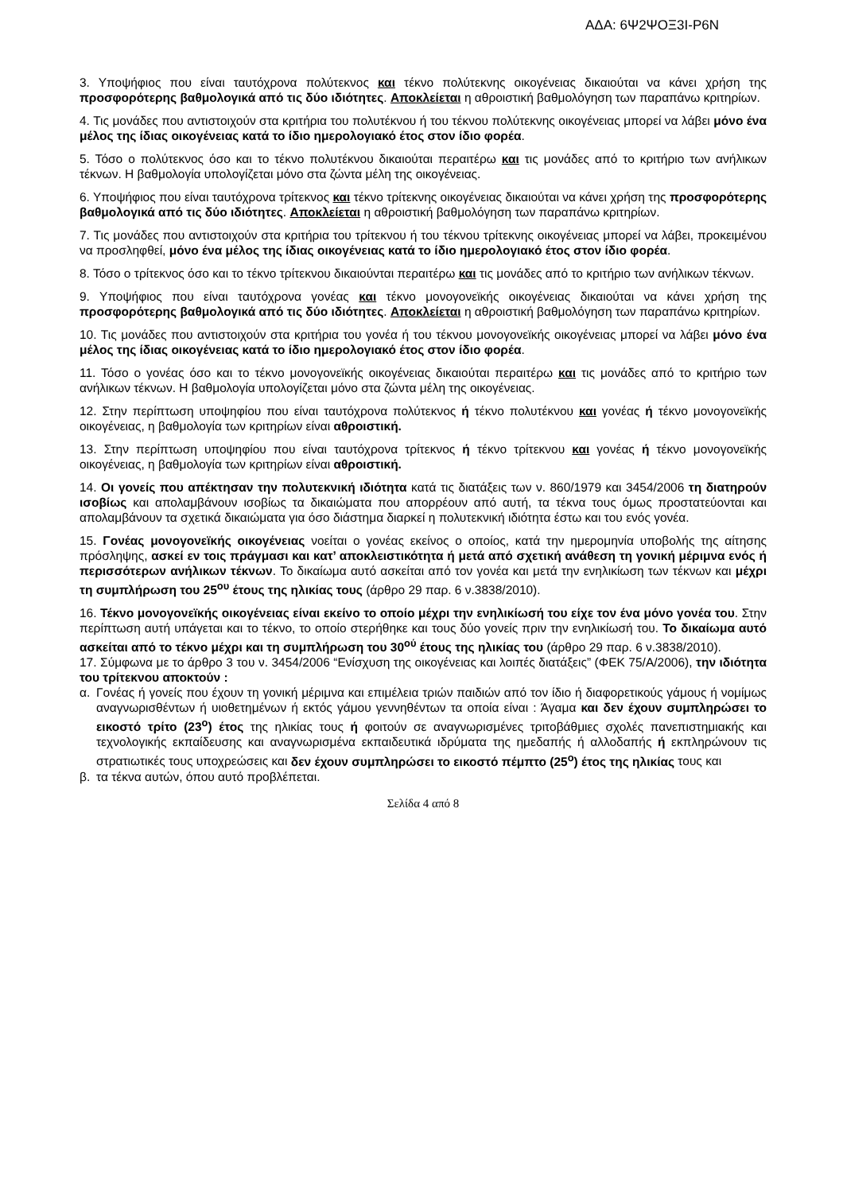ΑΔΑ: 6Ψ2ΨΟΞ3Ι-Ρ6Ν
3. Υποψήφιος που είναι ταυτόχρονα πολύτεκνος και τέκνο πολύτεκνης οικογένειας δικαιούται να κάνει χρήση της προσφορότερης βαθμολογικά από τις δύο ιδιότητες. Αποκλείεται η αθροιστική βαθμολόγηση των παραπάνω κριτηρίων.
4. Τις μονάδες που αντιστοιχούν στα κριτήρια του πολυτέκνου ή του τέκνου πολύτεκνης οικογένειας μπορεί να λάβει μόνο ένα μέλος της ίδιας οικογένειας κατά το ίδιο ημερολογιακό έτος στον ίδιο φορέα.
5. Τόσο ο πολύτεκνος όσο και το τέκνο πολυτέκνου δικαιούται περαιτέρω και τις μονάδες από το κριτήριο των ανήλικων τέκνων. Η βαθμολογία υπολογίζεται μόνο στα ζώντα μέλη της οικογένειας.
6. Υποψήφιος που είναι ταυτόχρονα τρίτεκνος και τέκνο τρίτεκνης οικογένειας δικαιούται να κάνει χρήση της προσφορότερης βαθμολογικά από τις δύο ιδιότητες. Αποκλείεται η αθροιστική βαθμολόγηση των παραπάνω κριτηρίων.
7. Τις μονάδες που αντιστοιχούν στα κριτήρια του τρίτεκνου ή του τέκνου τρίτεκνης οικογένειας μπορεί να λάβει, προκειμένου να προσληφθεί, μόνο ένα μέλος της ίδιας οικογένειας κατά το ίδιο ημερολογιακό έτος στον ίδιο φορέα.
8. Τόσο ο τρίτεκνος όσο και το τέκνο τρίτεκνου δικαιούνται περαιτέρω και τις μονάδες από το κριτήριο των ανήλικων τέκνων.
9. Υποψήφιος που είναι ταυτόχρονα γονέας και τέκνο μονογονεϊκής οικογένειας δικαιούται να κάνει χρήση της προσφορότερης βαθμολογικά από τις δύο ιδιότητες. Αποκλείεται η αθροιστική βαθμολόγηση των παραπάνω κριτηρίων.
10. Τις μονάδες που αντιστοιχούν στα κριτήρια του γονέα ή του τέκνου μονογονεϊκής οικογένειας μπορεί να λάβει μόνο ένα μέλος της ίδιας οικογένειας κατά το ίδιο ημερολογιακό έτος στον ίδιο φορέα.
11. Τόσο ο γονέας όσο και το τέκνο μονογονεϊκής οικογένειας δικαιούται περαιτέρω και τις μονάδες από το κριτήριο των ανήλικων τέκνων. Η βαθμολογία υπολογίζεται μόνο στα ζώντα μέλη της οικογένειας.
12. Στην περίπτωση υποψηφίου που είναι ταυτόχρονα πολύτεκνος ή τέκνο πολυτέκνου και γονέας ή τέκνο μονογονεϊκής οικογένειας, η βαθμολογία των κριτηρίων είναι αθροιστική.
13. Στην περίπτωση υποψηφίου που είναι ταυτόχρονα τρίτεκνος ή τέκνο τρίτεκνου και γονέας ή τέκνο μονογονεϊκής οικογένειας, η βαθμολογία των κριτηρίων είναι αθροιστική.
14. Οι γονείς που απέκτησαν την πολυτεκνική ιδιότητα κατά τις διατάξεις των ν. 860/1979 και 3454/2006 τη διατηρούν ισοβίως και απολαμβάνουν ισοβίως τα δικαιώματα που απορρέουν από αυτή, τα τέκνα τους όμως προστατεύονται και απολαμβάνουν τα σχετικά δικαιώματα για όσο διάστημα διαρκεί η πολυτεκνική ιδιότητα έστω και του ενός γονέα.
15. Γονέας μονογονεϊκής οικογένειας νοείται ο γονέας εκείνος ο οποίος, κατά την ημερομηνία υποβολής της αίτησης πρόσληψης, ασκεί εν τοις πράγμασι και κατ’ αποκλειστικότητα ή μετά από σχετική ανάθεση τη γονική μέριμνα ενός ή περισσότερων ανήλικων τέκνων. Το δικαίωμα αυτό ασκείται από τον γονέα και μετά την ενηλικίωση των τέκνων και μέχρι τη συμπλήρωση του 25<sup>ου</sup> έτους της ηλικίας τους (άρθρο 29 παρ. 6 ν.3838/2010).
16. Τέκνο μονογονεϊκής οικογένειας είναι εκείνο το οποίο μέχρι την ενηλικίωσή του είχε τον ένα μόνο γονέα του. Στην περίπτωση αυτή υπάγεται και το τέκνο, το οποίο στερήθηκε και τους δύο γονείς πριν την ενηλικίωσή του. Το δικαίωμα αυτό ασκείται από το τέκνο μέχρι και τη συμπλήρωση του 30<sup>ού</sup> έτους της ηλικίας του (άρθρο 29 παρ. 6 ν.3838/2010).
17. Σύμφωνα με το άρθρο 3 του ν. 3454/2006 “Ενίσχυση της οικογένειας και λοιπές διατάξεις” (ΦΕΚ 75/Α/2006), την ιδιότητα του τρίτεκνου αποκτούν :
α. Γονέας ή γονείς που έχουν τη γονική μέριμνα και επιμέλεια τριών παιδιών από τον ίδιο ή διαφορετικούς γάμους ή νομίμως αναγνωρισθέντων ή υιοθετημένων ή εκτός γάμου γεννηθέντων τα οποία είναι : Άγαμα και δεν έχουν συμπληρώσει το εικοστό τρίτο (23<sup>ο</sup>) έτος της ηλικίας τους ή φοιτούν σε αναγνωρισμένες τριτοβάθμιες σχολές πανεπιστημιακής και τεχνολογικής εκπαίδευσης και αναγνωρισμένα εκπαιδευτικά ιδρύματα της ημεδαπής ή αλλοδαπής ή εκπληρώνουν τις στρατιωτικές τους υποχρεώσεις και δεν έχουν συμπληρώσει το εικοστό πέμπτο (25<sup>ο</sup>) έτος της ηλικίας τους και
β. τα τέκνα αυτών, όπου αυτό προβλέπεται.
Σελίδα 4 από 8